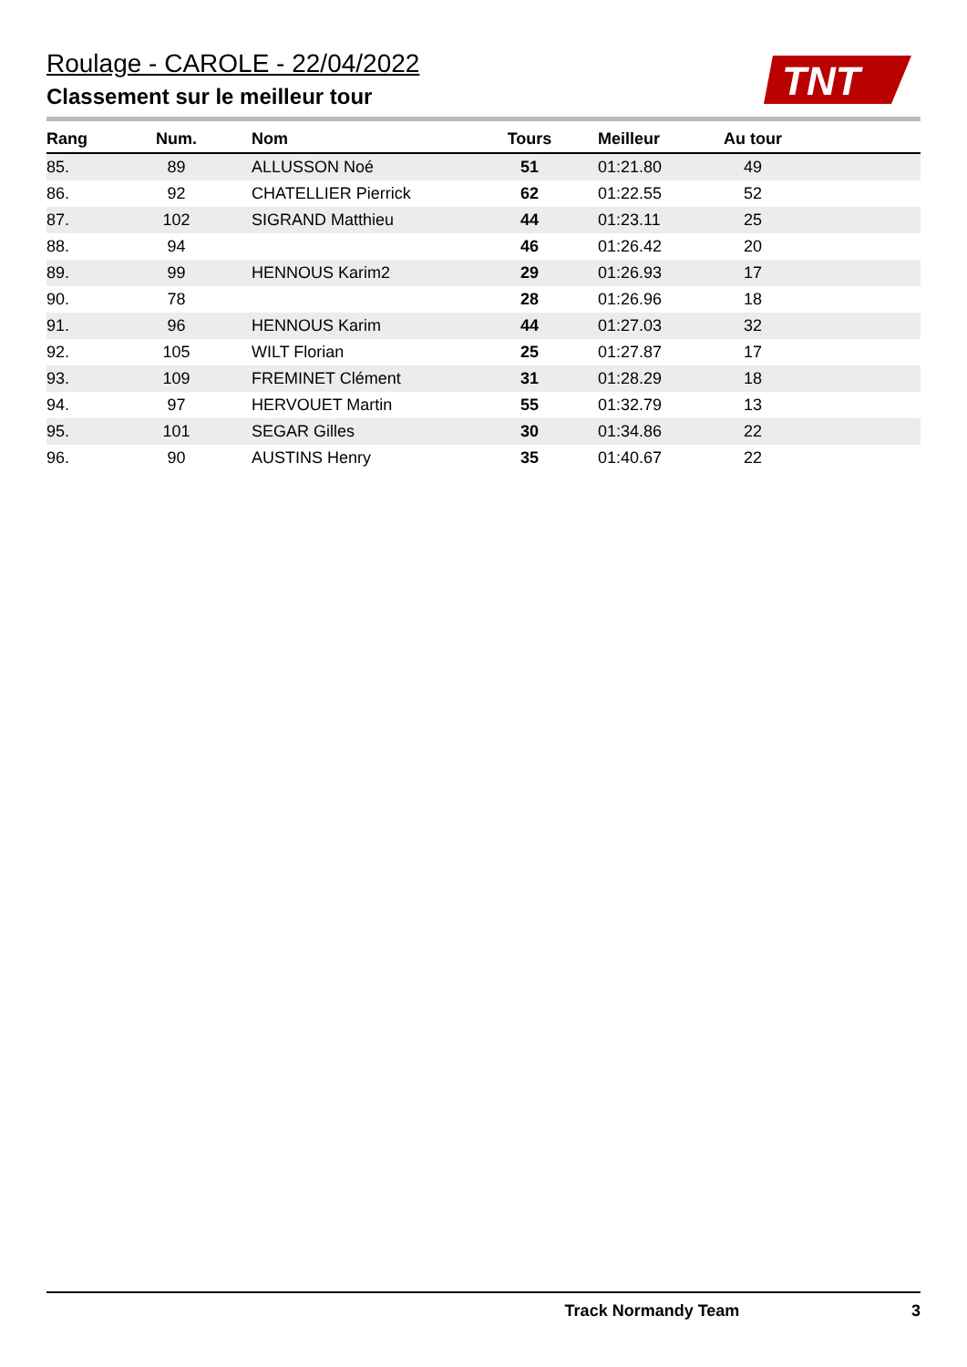Roulage - CAROLE - 22/04/2022
Classement sur le meilleur tour
TNT
| Rang | Num. | Nom | Tours | Meilleur | Au tour | |
| --- | --- | --- | --- | --- | --- | --- |
| 85. | 89 | ALLUSSON Noé | 51 | 01:21.80 | 49 | |
| 86. | 92 | CHATELLIER Pierrick | 62 | 01:22.55 | 52 | |
| 87. | 102 | SIGRAND Matthieu | 44 | 01:23.11 | 25 | |
| 88. | 94 | | 46 | 01:26.42 | 20 | |
| 89. | 99 | HENNOUS Karim2 | 29 | 01:26.93 | 17 | |
| 90. | 78 | | 28 | 01:26.96 | 18 | |
| 91. | 96 | HENNOUS Karim | 44 | 01:27.03 | 32 | |
| 92. | 105 | WILT Florian | 25 | 01:27.87 | 17 | |
| 93. | 109 | FREMINET Clément | 31 | 01:28.29 | 18 | |
| 94. | 97 | HERVOUET Martin | 55 | 01:32.79 | 13 | |
| 95. | 101 | SEGAR Gilles | 30 | 01:34.86 | 22 | |
| 96. | 90 | AUSTINS Henry | 35 | 01:40.67 | 22 | |
Track Normandy Team 3